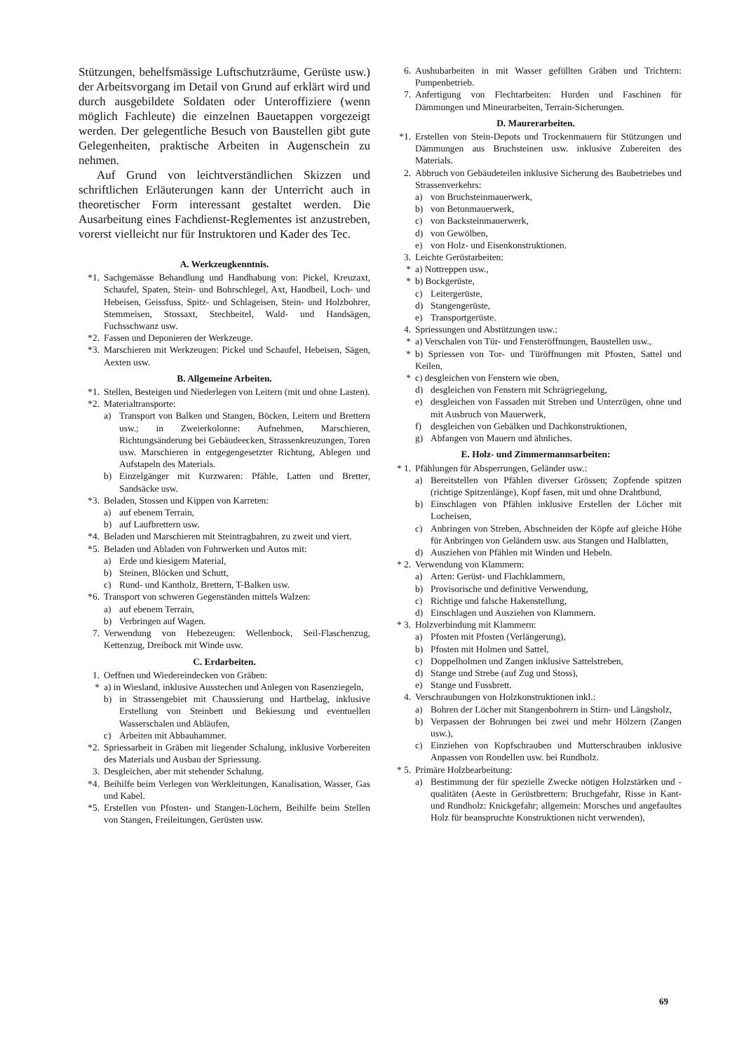Stützungen, behelfsmässige Luftschutzräume, Gerüste usw.) der Arbeitsvorgang im Detail von Grund auf erklärt wird und durch ausgebildete Soldaten oder Unteroffiziere (wenn möglich Fachleute) die einzelnen Bauetappen vorgezeigt werden. Der gelegentliche Besuch von Baustellen gibt gute Gelegenheiten, praktische Arbeiten in Augenschein zu nehmen.
Auf Grund von leichtverständlichen Skizzen und schriftlichen Erläuterungen kann der Unterricht auch in theoretischer Form interessant gestaltet werden. Die Ausarbeitung eines Fachdienst-Reglementes ist anzustreben, vorerst vielleicht nur für Instruktoren und Kader des Tec.
A. Werkzeugkenntnis.
*1. Sachgemässe Behandlung und Handhabung von: Pickel, Kreuzaxt, Schaufel, Spaten, Stein- und Bohrschlegel, Axt, Handbeil, Loch- und Hebeisen, Geissfuss, Spitz- und Schlageisen, Stein- und Holzbohrer, Stemmeisen, Stossaxt, Stechbeitel, Wald- und Handsägen, Fuchsschwanz usw.
*2. Fassen und Deponieren der Werkzeuge.
*3. Marschieren mit Werkzeugen: Pickel und Schaufel, Hebeisen, Sägen, Aexten usw.
B. Allgemeine Arbeiten.
*1. Stellen, Besteigen und Niederlegen von Leitern (mit und ohne Lasten).
*2. Materialtransporte:
a) Transport von Balken und Stangen, Böcken, Leitern und Brettern usw.; in Zweierkolonne: Aufnehmen, Marschieren, Richtungsänderung bei Gebäudeecken, Strassenkreuzungen, Toren usw. Marschieren in entgegengesetzter Richtung, Ablegen und Aufstapeln des Materials.
b) Einzelgänger mit Kurzwaren: Pfähle, Latten und Bretter, Sandsäcke usw.
*3. Beladen, Stossen und Kippen von Karreten:
a) auf ebenem Terrain,
b) auf Laufbrettern usw.
*4. Beladen und Marschieren mit Steintragbahren, zu zweit und viert.
*5. Beladen und Abladen von Fuhrwerken und Autos mit:
a) Erde und kiesigem Material,
b) Steinen, Blöcken und Schutt,
c) Rund- und Kantholz, Brettern, T-Balken usw.
*6. Transport von schweren Gegenständen mittels Walzen:
a) auf ebenem Terrain,
b) Verbringen auf Wagen.
7. Verwendung von Hebezeugen: Wellenbock, Seil-Flaschenzug, Kettenzug, Dreibock mit Winde usw.
C. Erdarbeiten.
1. Oeffnen und Wiedereindecken von Gräben:
* a) in Wiesland, inklusive Ausstechen und Anlegen von Rasenziegeln,
b) in Strassengebiet mit Chaussierung und Hartbelag, inklusive Erstellung von Steinbett und Bekiesung und eventuellen Wasserschalen und Abläufen,
c) Arbeiten mit Abbauhammer.
*2. Spriessarbeit in Gräben mit liegender Schalung, inklusive Vorbereiten des Materials und Ausbau der Spriessung.
3. Desgleichen, aber mit stehender Schalung.
*4. Beihilfe beim Verlegen von Werkleitungen, Kanalisation, Wasser, Gas und Kabel.
*5. Erstellen von Pfosten- und Stangen-Löchern, Beihilfe beim Stellen von Stangen, Freileitungen, Gerüsten usw.
6. Aushubarbeiten in mit Wasser gefüllten Gräben und Trichtern: Pumpenbetrieb.
7. Anfertigung von Flechtarbeiten: Hurden und Faschinen für Dämmungen und Mineurarbeiten, Terrain-Sicherungen.
D. Maurerarbeiten.
*1. Erstellen von Stein-Depots und Trockenmauern für Stützungen und Dämmungen aus Bruchsteinen usw. inklusive Zubereiten des Materials.
2. Abbruch von Gebäudeteilen inklusive Sicherung des Baubetriebes und Strassenverkehrs:
a) von Bruchsteinmauerwerk,
b) von Betonmauerwerk,
c) von Backsteinmauerwerk,
d) von Gewölben,
e) von Holz- und Eisenkonstruktionen.
3. Leichte Gerüstarbeiten:
* a) Nottreppen usw.,
* b) Bockgerüste,
c) Leitergerüste,
d) Stangengerüste,
e) Transportgerüste.
4. Spriessungen und Abstützungen usw.:
* a) Verschalen von Tür- und Fensteröffnungen, Baustellen usw.,
* b) Spriessen von Tor- und Türöffnungen mit Pfosten, Sattel und Keilen,
* c) desgleichen von Fenstern wie oben,
d) desgleichen von Fenstern mit Schrägriegelung,
e) desgleichen von Fassaden mit Streben und Unterzügen, ohne und mit Ausbruch von Mauerwerk,
f) desgleichen von Gebälken und Dachkonstruktionen,
g) Abfangen von Mauern und ähnliches.
E. Holz- und Zimmermannsarbeiten:
* 1. Pfählungen für Absperrungen, Geländer usw.:
a) Bereitstellen von Pfählen diverser Grössen; Zopfende spitzen (richtige Spitzenlänge), Kopf fasen, mit und ohne Drahtbund,
b) Einschlagen von Pfählen inklusive Erstellen der Löcher mit Locheisen,
c) Anbringen von Streben, Abschneiden der Köpfe auf gleiche Höhe für Anbringen von Geländern usw. aus Stangen und Halblatten,
d) Ausziehen von Pfählen mit Winden und Hebeln.
* 2. Verwendung von Klammern:
a) Arten: Gerüst- und Flachklammern,
b) Provisorische und definitive Verwendung,
c) Richtige und falsche Hakenstellung,
d) Einschlagen und Ausziehen von Klammern.
* 3. Holzverbindung mit Klammern:
a) Pfosten mit Pfosten (Verlängerung),
b) Pfosten mit Holmen und Sattel,
c) Doppelholmen und Zangen inklusive Sattelstreben,
d) Stange und Strebe (auf Zug und Stoss),
e) Stange und Fussbrett.
4. Verschraubungen von Holzkonstruktionen inkl.:
a) Bohren der Löcher mit Stangenbohrern in Stirn- und Längsholz,
b) Verpassen der Bohrungen bei zwei und mehr Hölzern (Zangen usw.),
c) Einziehen von Kopfschrauben und Mutterschrauben inklusive Anpassen von Rondellen usw. bei Rundholz.
* 5. Primäre Holzbearbeitung:
a) Bestimmung der für spezielle Zwecke nötigen Holzstärken und -qualitäten (Aeste in Gerüstbrettern: Bruchgefahr, Risse in Kant- und Rundholz: Knickgefahr; allgemein: Morsches und angefaultes Holz für beanspruchte Konstruktionen nicht verwenden),
69